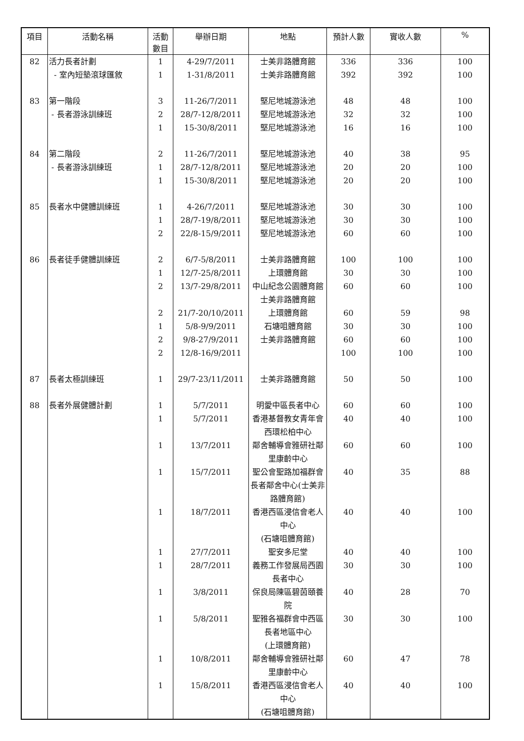| 項目 | 活動名稱 | 活動 數目 | 舉辦日期 | 地點 | 預計人數 | 實收人數 | % |
| --- | --- | --- | --- | --- | --- | --- | --- |
| 82 | 活力長者計劃 - 室內短墊滾球匯敘 | 1 1 | 4-29/7/2011 1-31/8/2011 | 士美非路體育館 士美非路體育館 | 336 392 | 336 392 | 100 100 |
| 83 | 第一階段 - 長者游泳訓練班 | 3 2 1 | 11-26/7/2011 28/7-12/8/2011 15-30/8/2011 | 堅尼地城游泳池 堅尼地城游泳池 堅尼地城游泳池 | 48 32 16 | 48 32 16 | 100 100 100 |
| 84 | 第二階段 - 長者游泳訓練班 | 2 1 1 | 11-26/7/2011 28/7-12/8/2011 15-30/8/2011 | 堅尼地城游泳池 堅尼地城游泳池 堅尼地城游泳池 | 40 20 20 | 38 20 20 | 95 100 100 |
| 85 | 長者水中健體訓練班 | 1 1 2 | 4-26/7/2011 28/7-19/8/2011 22/8-15/9/2011 | 堅尼地城游泳池 堅尼地城游泳池 堅尼地城游泳池 | 30 30 60 | 30 30 60 | 100 100 100 |
| 86 | 長者徒手健體訓練班 | 2 1 2 2 1 2 2 | 6/7-5/8/2011 12/7-25/8/2011 13/7-29/8/2011 21/7-20/10/2011 5/8-9/9/2011 9/8-27/9/2011 12/8-16/9/2011 | 士美非路體育館 上環體育館 中山紀念公園體育館 士美非路體育館 上環體育館 石塘咀體育館 士美非路體育館 | 100 30 60 60 30 60 100 | 100 30 60 59 30 60 100 | 100 100 100 98 100 100 100 |
| 87 | 長者太極訓練班 | 1 | 29/7-23/11/2011 | 士美非路體育館 | 50 | 50 | 100 |
| 88 | 長者外展健體計劃 | 1 1 1 1 1 1 1 1 1 1 1 | 5/7/2011 5/7/2011 13/7/2011 15/7/2011 18/7/2011 27/7/2011 28/7/2011 3/8/2011 5/8/2011 10/8/2011 15/8/2011 | 明愛中區長者中心 香港基督教女青年會西環松柏中心 鄰舍輔導會雅研社鄰里康齡中心 聖公會聖路加福群會長者鄰舍中心(士美非路體育館) 香港西區浸信會老人中心 (石塘咀體育館) 聖安多尼堂 義務工作發展局西園長者中心 保良局陳區碧茵頤養院 聖雅各福群會中西區長者地區中心 (上環體育館) 鄰舍輔導會雅研社鄰里康齡中心 香港西區浸信會老人中心 (石塘咀體育館) | 60 40 60 40 40 40 30 40 30 60 40 | 60 40 60 35 40 40 30 28 30 47 40 | 100 100 100 88 100 100 100 70 100 78 100 |